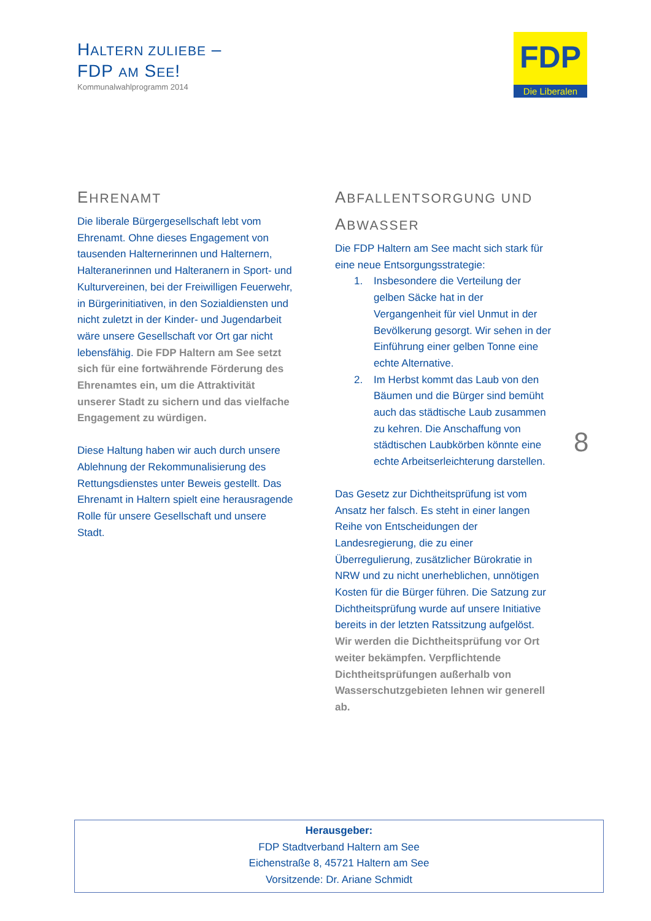HALTERN ZULIEBE –
FDP AM SEE!
Kommunalwahlprogramm 2014
FDP
Die Liberalen
EHRENAMT
Die liberale Bürgergesellschaft lebt vom Ehrenamt. Ohne dieses Engagement von tausenden Halternerinnen und Halternern, Halteranerinnen und Halteranern in Sport- und Kulturvereinen, bei der Freiwilligen Feuerwehr, in Bürgerinitiativen, in den Sozialdiensten und nicht zuletzt in der Kinder- und Jugendarbeit wäre unsere Gesellschaft vor Ort gar nicht lebensfähig. Die FDP Haltern am See setzt sich für eine fortwährende Förderung des Ehrenamtes ein, um die Attraktivität unserer Stadt zu sichern und das vielfache Engagement zu würdigen.
Diese Haltung haben wir auch durch unsere Ablehnung der Rekommunalisierung des Rettungsdienstes unter Beweis gestellt. Das Ehrenamt in Haltern spielt eine herausragende Rolle für unsere Gesellschaft und unsere Stadt.
ABFALLENTSORGUNG UND
ABWASSER
Die FDP Haltern am See macht sich stark für eine neue Entsorgungsstrategie:
1. Insbesondere die Verteilung der gelben Säcke hat in der Vergangenheit für viel Unmut in der Bevölkerung gesorgt. Wir sehen in der Einführung einer gelben Tonne eine echte Alternative.
2. Im Herbst kommt das Laub von den Bäumen und die Bürger sind bemüht auch das städtische Laub zusammen zu kehren. Die Anschaffung von städtischen Laubkörben könnte eine echte Arbeitserleichterung darstellen.
Das Gesetz zur Dichtheitsprüfung ist vom Ansatz her falsch. Es steht in einer langen Reihe von Entscheidungen der Landesregierung, die zu einer Überregulierung, zusätzlicher Bürokratie in NRW und zu nicht unerheblichen, unnötigen Kosten für die Bürger führen. Die Satzung zur Dichtheitsprüfung wurde auf unsere Initiative bereits in der letzten Ratssitzung aufgelöst. Wir werden die Dichtheitsprüfung vor Ort weiter bekämpfen. Verpflichtende Dichtheitsprüfungen außerhalb von Wasserschutzgebieten lehnen wir generell ab.
8
Herausgeber:
FDP Stadtverband Haltern am See
Eichenstraße 8, 45721 Haltern am See
Vorsitzende: Dr. Ariane Schmidt